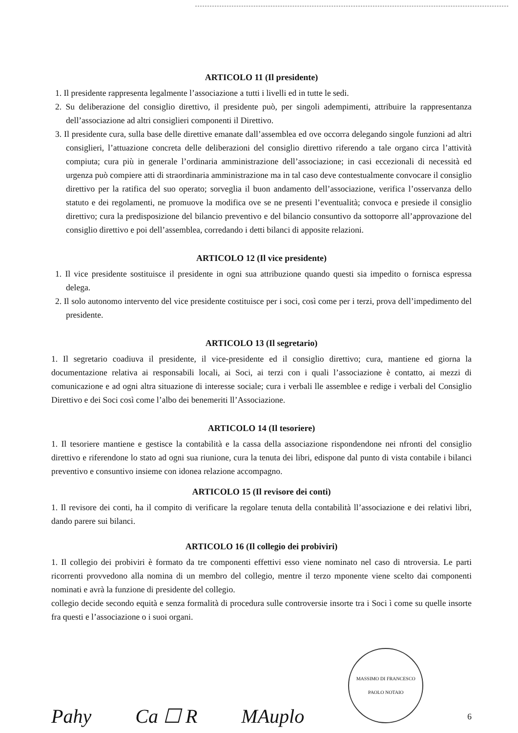ARTICOLO 11 (Il presidente)
1. Il presidente rappresenta legalmente l’associazione a tutti i livelli ed in tutte le sedi.
2. Su deliberazione del consiglio direttivo, il presidente può, per singoli adempimenti, attribuire la rappresentanza dell’associazione ad altri consiglieri componenti il Direttivo.
3. Il presidente cura, sulla base delle direttive emanate dall’assemblea ed ove occorra delegando singole funzioni ad altri consiglieri, l’attuazione concreta delle deliberazioni del consiglio direttivo riferendo a tale organo circa l’attività compiuta; cura più in generale l’ordinaria amministrazione dell’associazione; in casi eccezionali di necessità ed urgenza può compiere atti di straordinaria amministrazione ma in tal caso deve contestualmente convocare il consiglio direttivo per la ratifica del suo operato; sorveglia il buon andamento dell’associazione, verifica l’osservanza dello statuto e dei regolamenti, ne promuove la modifica ove se ne presenti l’eventualità; convoca e presiede il consiglio direttivo; cura la predisposizione del bilancio preventivo e del bilancio consuntivo da sottoporre all’approvazione del consiglio direttivo e poi dell’assemblea, corredando i detti bilanci di apposite relazioni.
ARTICOLO 12 (Il vice presidente)
1. Il vice presidente sostituisce il presidente in ogni sua attribuzione quando questi sia impedito o fornisca espressa delega.
2. Il solo autonomo intervento del vice presidente costituisce per i soci, così come per i terzi, prova dell’impedimento del presidente.
ARTICOLO 13 (Il segretario)
1. Il segretario coadiuva il presidente, il vice-presidente ed il consiglio direttivo; cura, mantiene ed giorna la documentazione relativa ai responsabili locali, ai Soci, ai terzi con i quali l’associazione è contatto, ai mezzi di comunicazione e ad ogni altra situazione di interesse sociale; cura i verbali lle assemblee e redige i verbali del Consiglio Direttivo e dei Soci così come l’albo dei benemeriti ll’Associazione.
ARTICOLO 14 (Il tesoriere)
1. Il tesoriere mantiene e gestisce la contabilità e la cassa della associazione rispondendone nei nfronti del consiglio direttivo e riferendone lo stato ad ogni sua riunione, cura la tenuta dei libri, edispone dal punto di vista contabile i bilanci preventivo e consuntivo insieme con idonea relazione accompagno.
ARTICOLO 15 (Il revisore dei conti)
1. Il revisore dei conti, ha il compito di verificare la regolare tenuta della contabilità ll’associazione e dei relativi libri, dando parere sui bilanci.
ARTICOLO 16 (Il collegio dei probiviri)
1. Il collegio dei probiviri è formato da tre componenti effettivi esso viene nominato nel caso di ntroversia. Le parti ricorrenti provvedono alla nomina di un membro del collegio, mentre il terzo mponente viene scelto dai componenti nominati e avrà la funzione di presidente del collegio.
collegio decide secondo equità e senza formalità di procedura sulle controversie insorte tra i Soci ì come su quelle insorte fra questi e l’associazione o i suoi organi.
Pahy Ca ☐ R MAuplo
MASSIMO DI FRANCESCO PAOLO NOTAIO
6